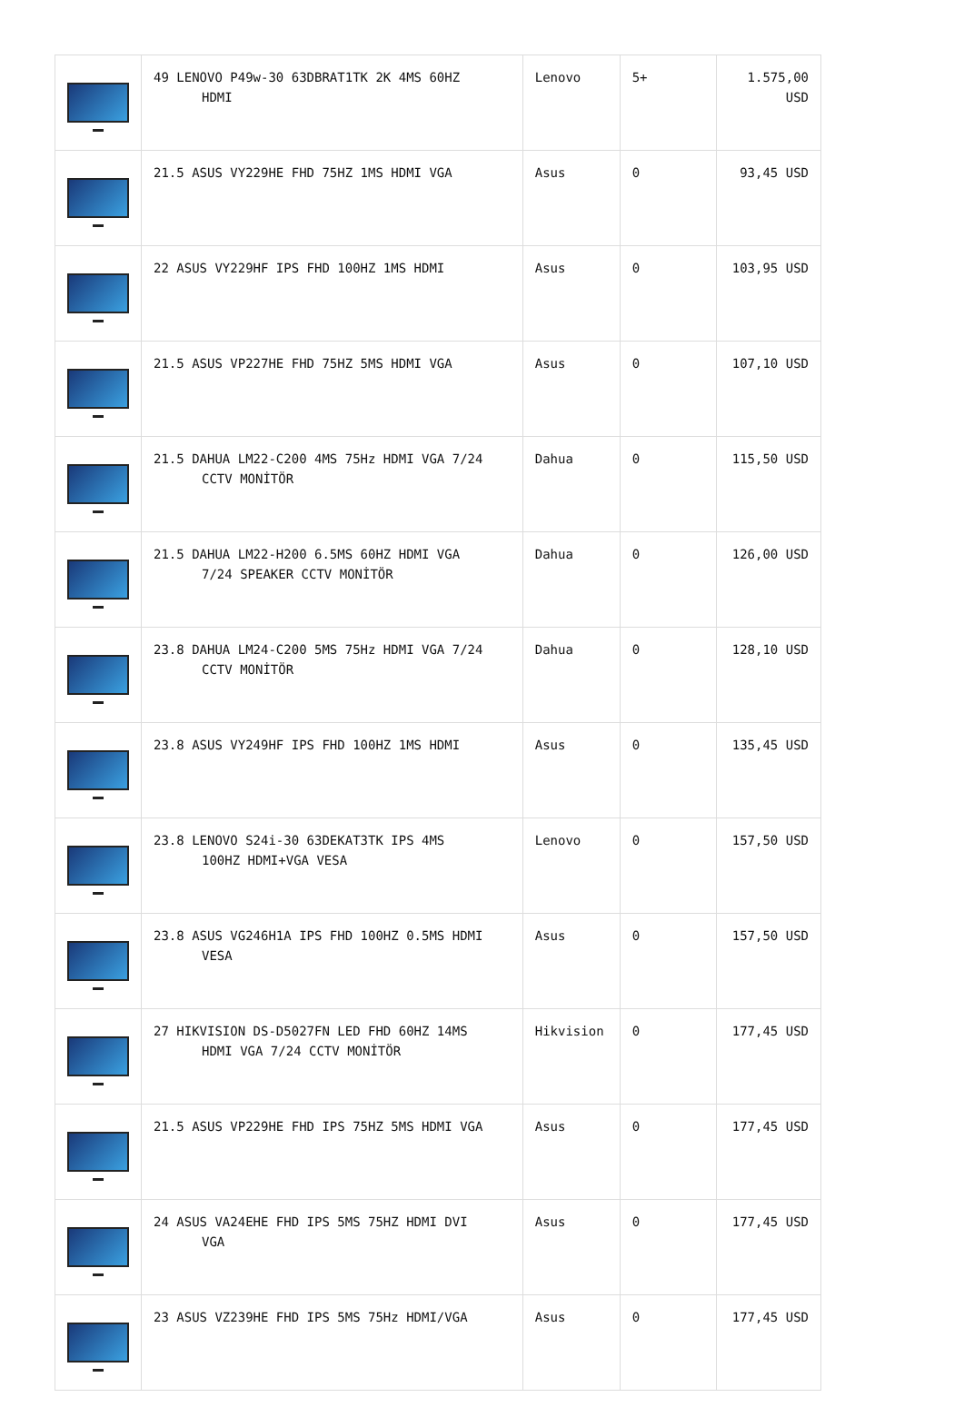| | 49 LENOVO P49w-30 63DBRAT1TK 2K 4MS 60HZ HDMI | Lenovo | 5+ | 1.575,00 USD |
| | 21.5 ASUS VY229HE FHD 75HZ 1MS HDMI VGA | Asus | 0 | 93,45 USD |
| | 22 ASUS VY229HF IPS FHD 100HZ 1MS HDMI | Asus | 0 | 103,95 USD |
| | 21.5 ASUS VP227HE FHD 75HZ 5MS HDMI VGA | Asus | 0 | 107,10 USD |
| | 21.5 DAHUA LM22-C200 4MS 75Hz HDMI VGA 7/24 CCTV MONİTÖR | Dahua | 0 | 115,50 USD |
| | 21.5 DAHUA LM22-H200 6.5MS 60HZ HDMI VGA 7/24 SPEAKER CCTV MONİTÖR | Dahua | 0 | 126,00 USD |
| | 23.8 DAHUA LM24-C200 5MS 75Hz HDMI VGA 7/24 CCTV MONİTÖR | Dahua | 0 | 128,10 USD |
| | 23.8 ASUS VY249HF IPS FHD 100HZ 1MS HDMI | Asus | 0 | 135,45 USD |
| | 23.8 LENOVO S24i-30 63DEKAT3TK IPS 4MS 100HZ HDMI+VGA VESA | Lenovo | 0 | 157,50 USD |
| | 23.8 ASUS VG246H1A IPS FHD 100HZ 0.5MS HDMI VESA | Asus | 0 | 157,50 USD |
| | 27 HIKVISION DS-D5027FN LED FHD 60HZ 14MS HDMI VGA 7/24 CCTV MONİTÖR | Hikvision | 0 | 177,45 USD |
| | 21.5 ASUS VP229HE FHD IPS 75HZ 5MS HDMI VGA | Asus | 0 | 177,45 USD |
| | 24 ASUS VA24EHE FHD IPS 5MS 75HZ HDMI DVI VGA | Asus | 0 | 177,45 USD |
| | 23 ASUS VZ239HE FHD IPS 5MS 75Hz HDMI/VGA | Asus | 0 | 177,45 USD |